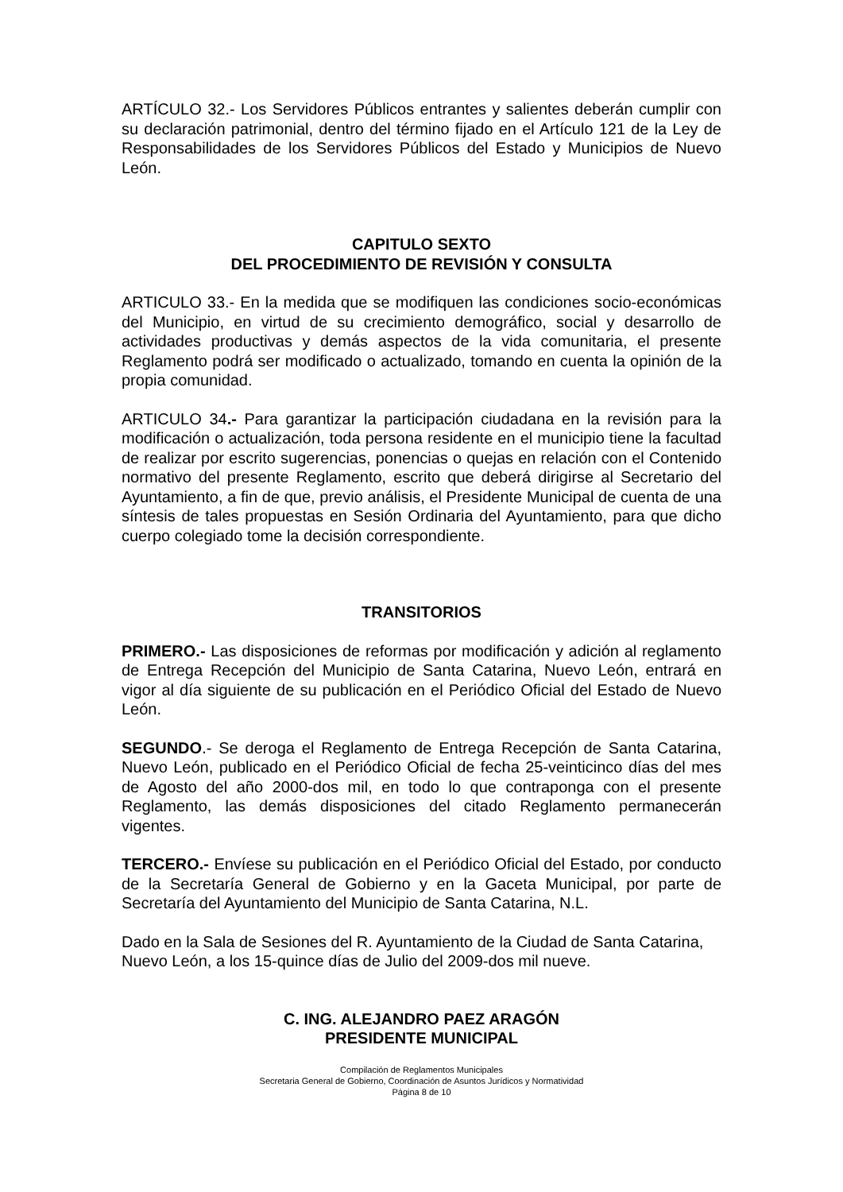ARTÍCULO 32.- Los Servidores Públicos entrantes y salientes deberán cumplir con su declaración patrimonial, dentro del término fijado en el Artículo 121 de la Ley de Responsabilidades de los Servidores Públicos del Estado y Municipios de Nuevo León.
CAPITULO SEXTO
DEL PROCEDIMIENTO DE REVISIÓN Y CONSULTA
ARTICULO 33.- En la medida que se modifiquen las condiciones socio-económicas del Municipio, en virtud de su crecimiento demográfico, social y desarrollo de actividades productivas y demás aspectos de la vida comunitaria, el presente Reglamento podrá ser modificado o actualizado, tomando en cuenta la opinión de la propia comunidad.
ARTICULO 34.- Para garantizar la participación ciudadana en la revisión para la modificación o actualización, toda persona residente en el municipio tiene la facultad de realizar por escrito sugerencias, ponencias o quejas en relación con el Contenido normativo del presente Reglamento, escrito que deberá dirigirse al Secretario del Ayuntamiento, a fin de que, previo análisis, el Presidente Municipal de cuenta de una síntesis de tales propuestas en Sesión Ordinaria del Ayuntamiento, para que dicho cuerpo colegiado tome la decisión correspondiente.
TRANSITORIOS
PRIMERO.- Las disposiciones de reformas por modificación y adición al reglamento de Entrega Recepción del Municipio de Santa Catarina, Nuevo León, entrará en vigor al día siguiente de su publicación en el Periódico Oficial del Estado de Nuevo León.
SEGUNDO.- Se deroga el Reglamento de Entrega Recepción de Santa Catarina, Nuevo León, publicado en el Periódico Oficial de fecha 25-veinticinco días del mes de Agosto del año 2000-dos mil, en todo lo que contraponga con el presente Reglamento, las demás disposiciones del citado Reglamento permanecerán vigentes.
TERCERO.- Envíese su publicación en el Periódico Oficial del Estado, por conducto de la Secretaría General de Gobierno y en la Gaceta Municipal, por parte de Secretaría del Ayuntamiento del Municipio de Santa Catarina, N.L.
Dado en la Sala de Sesiones del R. Ayuntamiento de la Ciudad de Santa Catarina, Nuevo León, a los 15-quince días de Julio del 2009-dos mil nueve.
C. ING. ALEJANDRO PAEZ ARAGÓN
PRESIDENTE MUNICIPAL
Compilación de Reglamentos Municipales
Secretaria General de Gobierno, Coordinación de Asuntos Jurídicos y Normatividad
Página 8 de 10